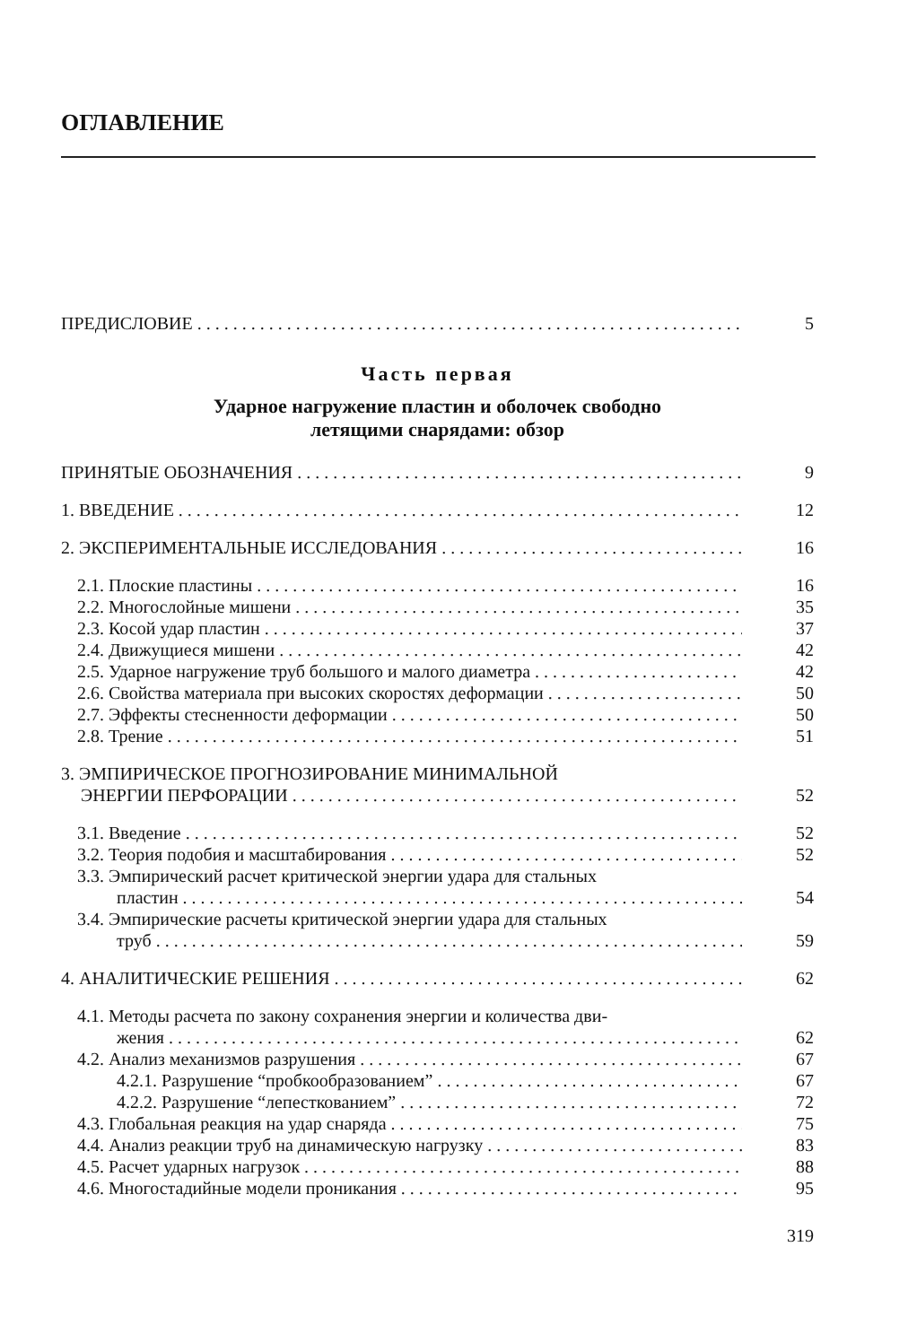ОГЛАВЛЕНИЕ
ПРЕДИСЛОВИЕ 5
Часть первая
Ударное нагружение пластин и оболочек свободно
летящими снарядами: обзор
ПРИНЯТЫЕ ОБОЗНАЧЕНИЯ 9
1. ВВЕДЕНИЕ 12
2. ЭКСПЕРИМЕНТАЛЬНЫЕ ИССЛЕДОВАНИЯ 16
2.1. Плоские пластины 16
2.2. Многослойные мишени 35
2.3. Косой удар пластин 37
2.4. Движущиеся мишени 42
2.5. Ударное нагружение труб большого и малого диаметра 42
2.6. Свойства материала при высоких скоростях деформации 50
2.7. Эффекты стесненности деформации 50
2.8. Трение 51
3. ЭМПИРИЧЕСКОЕ ПРОГНОЗИРОВАНИЕ МИНИМАЛЬНОЙ
ЭНЕРГИИ ПЕРФОРАЦИИ 52
3.1. Введение 52
3.2. Теория подобия и масштабирования 52
3.3. Эмпирический расчет критической энергии удара для стальных
пластин 54
3.4. Эмпирические расчеты критической энергии удара для стальных
труб 59
4. АНАЛИТИЧЕСКИЕ РЕШЕНИЯ 62
4.1. Методы расчета по закону сохранения энергии и количества дви-
жения 62
4.2. Анализ механизмов разрушения 67
4.2.1. Разрушение “пробкообразованием” 67
4.2.2. Разрушение “лепесткованием” 72
4.3. Глобальная реакция на удар снаряда 75
4.4. Анализ реакции труб на динамическую нагрузку 83
4.5. Расчет ударных нагрузок 88
4.6. Многостадийные модели проникания 95
319